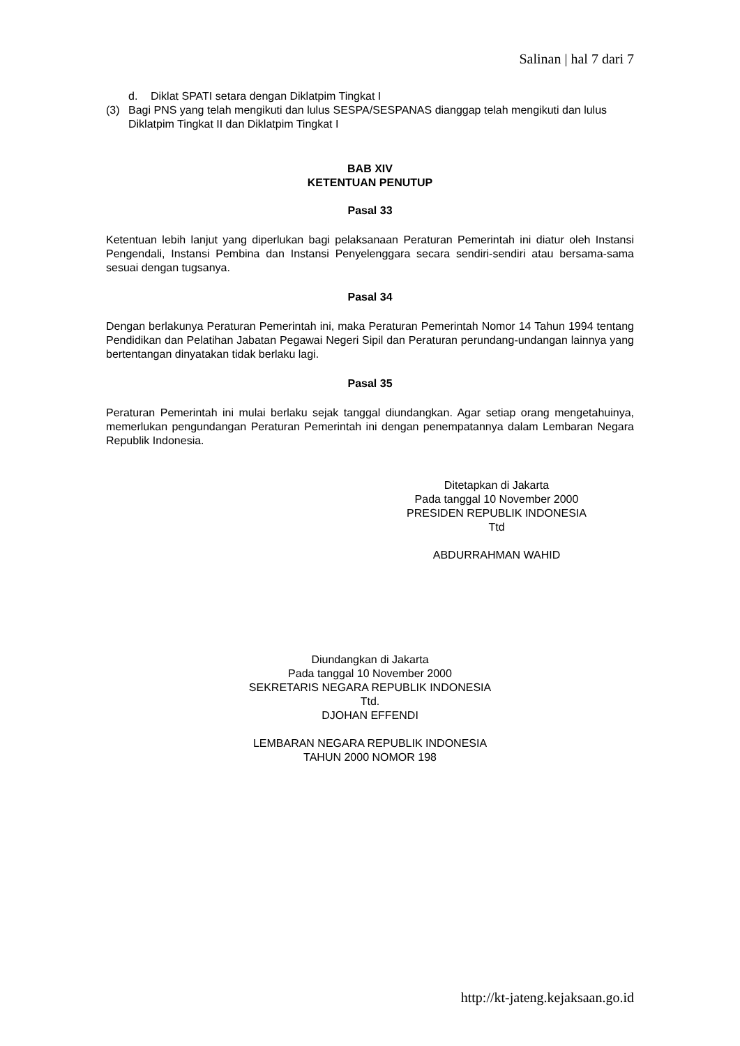Salinan | hal 7 dari 7
d. Diklat SPATI setara dengan Diklatpim Tingkat I
(3) Bagi PNS yang telah mengikuti dan lulus SESPA/SESPANAS dianggap telah mengikuti dan lulus Diklatpim Tingkat II dan Diklatpim Tingkat I
BAB XIV
KETENTUAN PENUTUP
Pasal 33
Ketentuan lebih lanjut yang diperlukan bagi pelaksanaan Peraturan Pemerintah ini diatur oleh Instansi Pengendali, Instansi Pembina dan Instansi Penyelenggara secara sendiri-sendiri atau bersama-sama sesuai dengan tugsanya.
Pasal 34
Dengan berlakunya Peraturan Pemerintah ini, maka Peraturan Pemerintah Nomor 14 Tahun 1994 tentang Pendidikan dan Pelatihan Jabatan Pegawai Negeri Sipil dan Peraturan perundang-undangan lainnya yang bertentangan dinyatakan tidak berlaku lagi.
Pasal 35
Peraturan Pemerintah ini mulai berlaku sejak tanggal diundangkan. Agar setiap orang mengetahuinya, memerlukan pengundangan Peraturan Pemerintah ini dengan penempatannya dalam Lembaran Negara Republik Indonesia.
Ditetapkan di Jakarta
Pada tanggal 10 November 2000
PRESIDEN REPUBLIK INDONESIA
Ttd
ABDURRAHMAN WAHID
Diundangkan di Jakarta
Pada tanggal 10 November 2000
SEKRETARIS NEGARA REPUBLIK INDONESIA
Ttd.
DJOHAN EFFENDI
LEMBARAN NEGARA REPUBLIK INDONESIA
TAHUN 2000 NOMOR 198
http://kt-jateng.kejaksaan.go.id